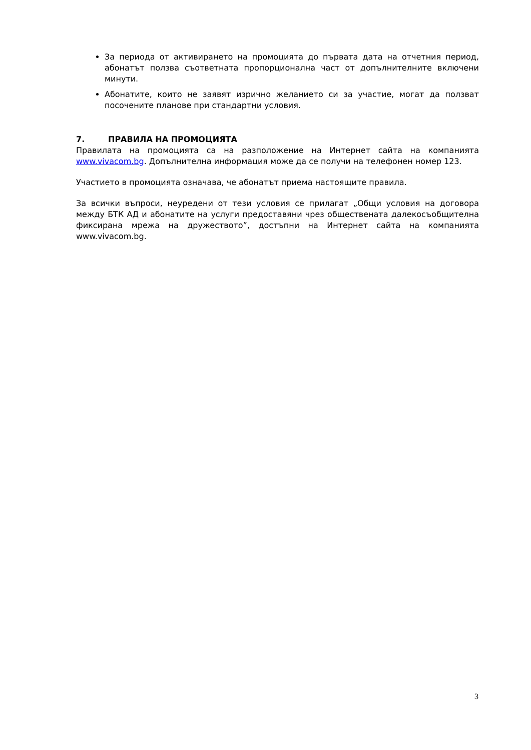За периода от активирането на промоцията до първата дата на отчетния период, абонатът ползва съответната пропорционална част от допълнителните включени минути.
Абонатите, които не заявят изрично желанието си за участие, могат да ползват посочените планове при стандартни условия.
7. ПРАВИЛА НА ПРОМОЦИЯТА
Правилата на промоцията са на разположение на Интернет сайта на компанията www.vivacom.bg. Допълнителна информация може да се получи на телефонен номер 123.
Участието в промоцията означава, че абонатът приема настоящите правила.
За всички въпроси, неуредени от тези условия се прилагат „Общи условия на договора между БТК АД и абонатите на услуги предоставяни чрез обществената далекосъобщителна фиксирана мрежа на дружеството”, достъпни на Интернет сайта на компанията www.vivacom.bg.
3